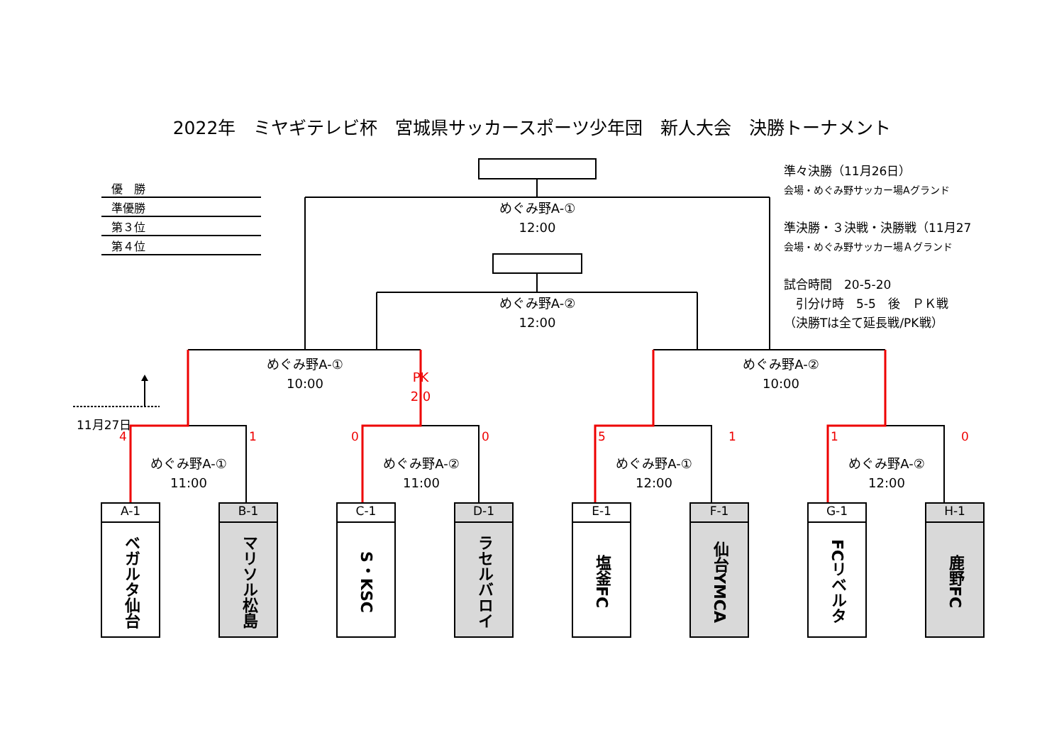2022年　ミヤギテレビ杯　宮城県サッカースポーツ少年団　新人大会　決勝トーナメント
優　勝
準優勝
第３位
第４位
めぐみ野A-①
12:00
めぐみ野A-②
12:00
準々決勝（11月26日）
会場・めぐみ野サッカー場Aグランド
準決勝・３決戦・決勝戦（11月27
会場・めぐみ野サッカー場Ａグランド
試合時間　20-5-20
　引分け時　5-5　後　ＰＫ戦
（決勝Tは全て延長戦/PK戦）
めぐみ野A-①
10:00
PK
2 0
めぐみ野A-②
10:00
11月27日
41005110
めぐみ野A-①
11:00
めぐみ野A-②
11:00
めぐみ野A-①
12:00
めぐみ野A-②
12:00
A-1
ベガルタ仙台
B-1
マリソル松島
C-1
S・KSC
D-1
ラセルバロイ
E-1
塩釜FC
F-1
仙台YMCA
G-1
FCリベルタ
H-1
鹿野FC